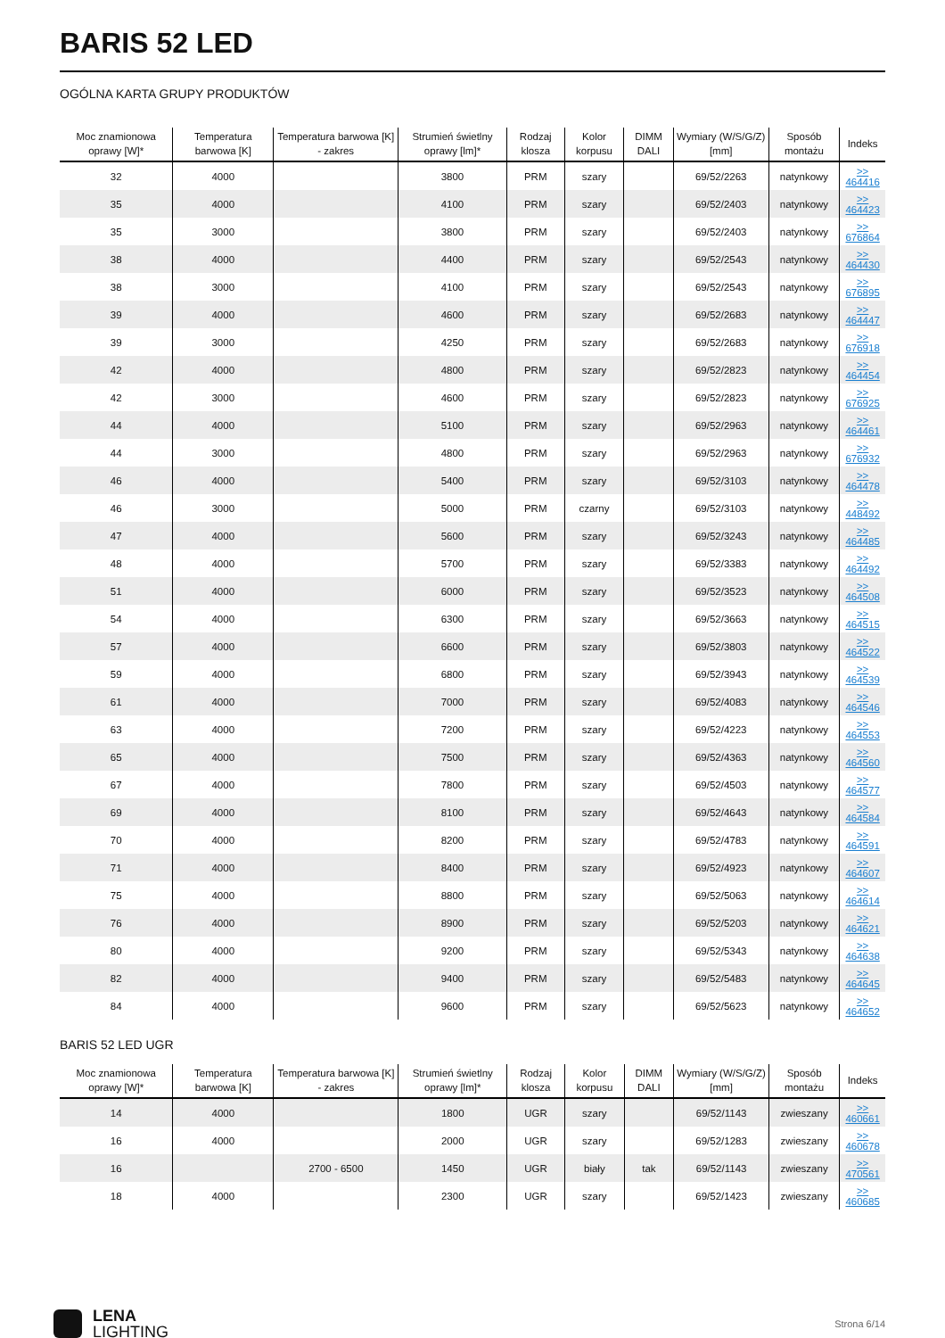BARIS 52 LED
OGÓLNA KARTA GRUPY PRODUKTÓW
| Moc znamionowa oprawy [W]* | Temperatura barwowa [K] | Temperatura barwowa [K] - zakres | Strumień świetlny oprawy [lm]* | Rodzaj klosza | Kolor korpusu | DIMM DALI | Wymiary (W/S/G/Z) [mm] | Sposób montażu | Indeks |
| --- | --- | --- | --- | --- | --- | --- | --- | --- | --- |
| 32 | 4000 | | 3800 | PRM | szary | | 69/52/2263 | natynkowy | >> 464416 |
| 35 | 4000 | | 4100 | PRM | szary | | 69/52/2403 | natynkowy | >> 464423 |
| 35 | 3000 | | 3800 | PRM | szary | | 69/52/2403 | natynkowy | >> 676864 |
| 38 | 4000 | | 4400 | PRM | szary | | 69/52/2543 | natynkowy | >> 464430 |
| 38 | 3000 | | 4100 | PRM | szary | | 69/52/2543 | natynkowy | >> 676895 |
| 39 | 4000 | | 4600 | PRM | szary | | 69/52/2683 | natynkowy | >> 464447 |
| 39 | 3000 | | 4250 | PRM | szary | | 69/52/2683 | natynkowy | >> 676918 |
| 42 | 4000 | | 4800 | PRM | szary | | 69/52/2823 | natynkowy | >> 464454 |
| 42 | 3000 | | 4600 | PRM | szary | | 69/52/2823 | natynkowy | >> 676925 |
| 44 | 4000 | | 5100 | PRM | szary | | 69/52/2963 | natynkowy | >> 464461 |
| 44 | 3000 | | 4800 | PRM | szary | | 69/52/2963 | natynkowy | >> 676932 |
| 46 | 4000 | | 5400 | PRM | szary | | 69/52/3103 | natynkowy | >> 464478 |
| 46 | 3000 | | 5000 | PRM | czarny | | 69/52/3103 | natynkowy | >> 448492 |
| 47 | 4000 | | 5600 | PRM | szary | | 69/52/3243 | natynkowy | >> 464485 |
| 48 | 4000 | | 5700 | PRM | szary | | 69/52/3383 | natynkowy | >> 464492 |
| 51 | 4000 | | 6000 | PRM | szary | | 69/52/3523 | natynkowy | >> 464508 |
| 54 | 4000 | | 6300 | PRM | szary | | 69/52/3663 | natynkowy | >> 464515 |
| 57 | 4000 | | 6600 | PRM | szary | | 69/52/3803 | natynkowy | >> 464522 |
| 59 | 4000 | | 6800 | PRM | szary | | 69/52/3943 | natynkowy | >> 464539 |
| 61 | 4000 | | 7000 | PRM | szary | | 69/52/4083 | natynkowy | >> 464546 |
| 63 | 4000 | | 7200 | PRM | szary | | 69/52/4223 | natynkowy | >> 464553 |
| 65 | 4000 | | 7500 | PRM | szary | | 69/52/4363 | natynkowy | >> 464560 |
| 67 | 4000 | | 7800 | PRM | szary | | 69/52/4503 | natynkowy | >> 464577 |
| 69 | 4000 | | 8100 | PRM | szary | | 69/52/4643 | natynkowy | >> 464584 |
| 70 | 4000 | | 8200 | PRM | szary | | 69/52/4783 | natynkowy | >> 464591 |
| 71 | 4000 | | 8400 | PRM | szary | | 69/52/4923 | natynkowy | >> 464607 |
| 75 | 4000 | | 8800 | PRM | szary | | 69/52/5063 | natynkowy | >> 464614 |
| 76 | 4000 | | 8900 | PRM | szary | | 69/52/5203 | natynkowy | >> 464621 |
| 80 | 4000 | | 9200 | PRM | szary | | 69/52/5343 | natynkowy | >> 464638 |
| 82 | 4000 | | 9400 | PRM | szary | | 69/52/5483 | natynkowy | >> 464645 |
| 84 | 4000 | | 9600 | PRM | szary | | 69/52/5623 | natynkowy | >> 464652 |
BARIS 52 LED UGR
| Moc znamionowa oprawy [W]* | Temperatura barwowa [K] | Temperatura barwowa [K] - zakres | Strumień świetlny oprawy [lm]* | Rodzaj klosza | Kolor korpusu | DIMM DALI | Wymiary (W/S/G/Z) [mm] | Sposób montażu | Indeks |
| --- | --- | --- | --- | --- | --- | --- | --- | --- | --- |
| 14 | 4000 | | 1800 | UGR | szary | | 69/52/1143 | zwieszany | >> 460661 |
| 16 | 4000 | | 2000 | UGR | szary | | 69/52/1283 | zwieszany | >> 460678 |
| 16 | | 2700 - 6500 | 1450 | UGR | biały | tak | 69/52/1143 | zwieszany | >> 470561 |
| 18 | 4000 | | 2300 | UGR | szary | | 69/52/1423 | zwieszany | >> 460685 |
LENA
LIGHTING
Strona 6/14